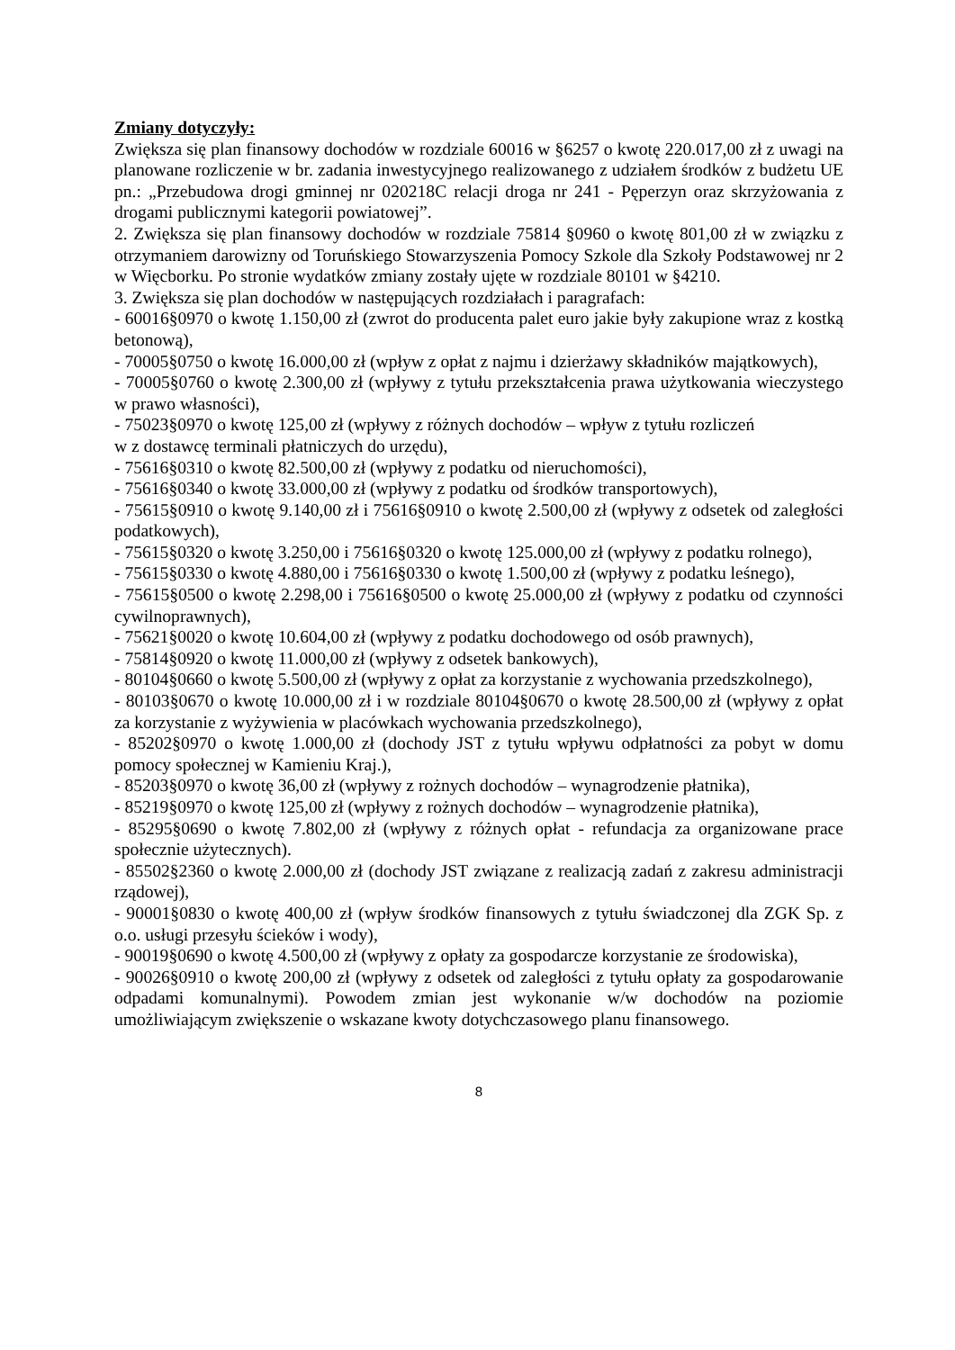Zmiany dotyczyły:
Zwiększa się plan finansowy dochodów w rozdziale 60016 w §6257 o kwotę 220.017,00 zł z uwagi na planowane rozliczenie w br. zadania inwestycyjnego realizowanego z udziałem środków z budżetu UE pn.: „Przebudowa drogi gminnej nr 020218C relacji droga nr 241 - Pęperzyn oraz skrzyżowania z drogami publicznymi kategorii powiatowej”.
2. Zwiększa się plan finansowy dochodów w rozdziale 75814 §0960 o kwotę 801,00 zł w związku z otrzymaniem darowizny od Toruńskiego Stowarzyszenia Pomocy Szkole dla Szkoły Podstawowej nr 2 w Więcborku. Po stronie wydatków zmiany zostały ujęte w rozdziale 80101 w §4210.
3. Zwiększa się plan dochodów w następujących rozdziałach i paragrafach:
- 60016§0970 o kwotę 1.150,00 zł (zwrot do producenta palet euro jakie były zakupione wraz z kostką betonową),
- 70005§0750 o kwotę 16.000,00 zł (wpływ z opłat z najmu i dzierżawy składników majątkowych),
- 70005§0760 o kwotę 2.300,00 zł (wpływy z tytułu przekształcenia prawa użytkowania wieczystego w prawo własności),
- 75023§0970 o kwotę 125,00 zł (wpływy z różnych dochodów – wpływ z tytułu rozliczeń
w z dostawcę terminali płatniczych do urzędu),
- 75616§0310 o kwotę 82.500,00 zł (wpływy z podatku od nieruchomości),
- 75616§0340 o kwotę 33.000,00 zł (wpływy z podatku od środków transportowych),
- 75615§0910 o kwotę 9.140,00 zł i 75616§0910 o kwotę 2.500,00 zł (wpływy z odsetek od zaległości podatkowych),
- 75615§0320 o kwotę 3.250,00 i 75616§0320 o kwotę 125.000,00 zł (wpływy z podatku rolnego),
- 75615§0330 o kwotę 4.880,00 i 75616§0330 o kwotę 1.500,00 zł (wpływy z podatku leśnego),
- 75615§0500 o kwotę 2.298,00 i 75616§0500 o kwotę 25.000,00 zł (wpływy z podatku od czynności cywilnoprawnych),
- 75621§0020 o kwotę 10.604,00 zł (wpływy z podatku dochodowego od osób prawnych),
- 75814§0920 o kwotę 11.000,00 zł (wpływy z odsetek bankowych),
- 80104§0660 o kwotę 5.500,00 zł (wpływy z opłat za korzystanie z wychowania przedszkolnego),
- 80103§0670 o kwotę 10.000,00 zł i w rozdziale 80104§0670 o kwotę 28.500,00 zł (wpływy z opłat za korzystanie z wyżywienia w placówkach wychowania przedszkolnego),
- 85202§0970 o kwotę 1.000,00 zł (dochody JST z tytułu wpływu odpłatności za pobyt w domu pomocy społecznej w Kamieniu Kraj.),
- 85203§0970 o kwotę 36,00 zł (wpływy z rożnych dochodów – wynagrodzenie płatnika),
- 85219§0970 o kwotę 125,00 zł (wpływy z rożnych dochodów – wynagrodzenie płatnika),
- 85295§0690 o kwotę 7.802,00 zł (wpływy z różnych opłat - refundacja za organizowane prace społecznie użytecznych).
- 85502§2360 o kwotę 2.000,00 zł (dochody JST związane z realizacją zadań z zakresu administracji rządowej),
- 90001§0830 o kwotę 400,00 zł (wpływ środków finansowych z tytułu świadczonej dla ZGK Sp. z o.o. usługi przesyłu ścieków i wody),
- 90019§0690 o kwotę 4.500,00 zł (wpływy z opłaty za gospodarcze korzystanie ze środowiska),
- 90026§0910 o kwotę 200,00 zł (wpływy z odsetek od zaległości z tytułu opłaty za gospodarowanie odpadami komunalnymi). Powodem zmian jest wykonanie w/w dochodów na poziomie umożliwiającym zwiększenie o wskazane kwoty dotychczasowego planu finansowego.
8